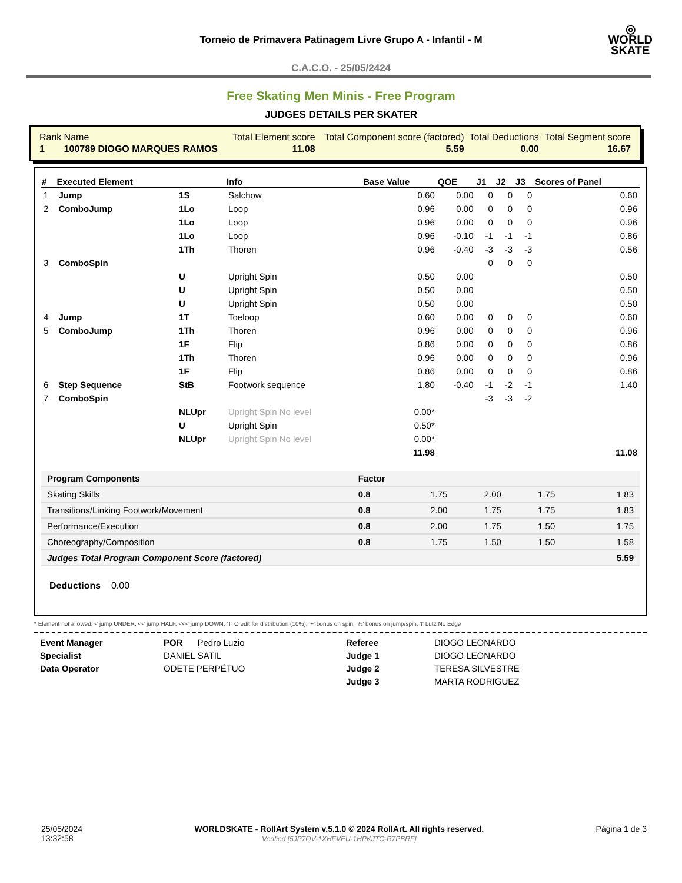◎
WORLD
SKATE
Torneio de Primavera Patinagem Livre Grupo A - Infantil - M
C.A.C.O. - 25/05/2424
Free Skating Men Minis - Free Program
JUDGES DETAILS PER SKATER
| Rank | Name | Total Element score | Total Component score (factored) | Total Deductions | Total Segment score |
| 1 | 100789 DIOGO MARQUES RAMOS | 11.08 | 5.59 | 0.00 | 16.67 |
| # | Executed Element | | Info | Base Value | QOE | J1 | J2 | J3 | Scores of Panel |
| --- | --- | --- | --- | --- | --- | --- | --- | --- | --- |
| 1 | Jump | 1S | Salchow | 0.60 | 0.00 | 0 | 0 | 0 | 0.60 |
| 2 | ComboJump | 1Lo | Loop | 0.96 | 0.00 | 0 | 0 | 0 | 0.96 |
| | | 1Lo | Loop | 0.96 | 0.00 | 0 | 0 | 0 | 0.96 |
| | | 1Lo | Loop | 0.96 | -0.10 | -1 | -1 | -1 | 0.86 |
| | | 1Th | Thoren | 0.96 | -0.40 | -3 | -3 | -3 | 0.56 |
| 3 | ComboSpin | | | | | 0 | 0 | 0 | |
| | | U | Upright Spin | 0.50 | 0.00 | | | | 0.50 |
| | | U | Upright Spin | 0.50 | 0.00 | | | | 0.50 |
| | | U | Upright Spin | 0.50 | 0.00 | | | | 0.50 |
| 4 | Jump | 1T | Toeloop | 0.60 | 0.00 | 0 | 0 | 0 | 0.60 |
| 5 | ComboJump | 1Th | Thoren | 0.96 | 0.00 | 0 | 0 | 0 | 0.96 |
| | | 1F | Flip | 0.86 | 0.00 | 0 | 0 | 0 | 0.86 |
| | | 1Th | Thoren | 0.96 | 0.00 | 0 | 0 | 0 | 0.96 |
| | | 1F | Flip | 0.86 | 0.00 | 0 | 0 | 0 | 0.86 |
| 6 | Step Sequence | StB | Footwork sequence | 1.80 | -0.40 | -1 | -2 | -1 | 1.40 |
| 7 | ComboSpin | | | | | -3 | -3 | -2 | |
| | | NLUpr | Upright Spin No level | 0.00* | | | | | |
| | | U | Upright Spin | 0.50* | | | | | |
| | | NLUpr | Upright Spin No level | 0.00* | | | | | |
| | | | | 11.98 | | | | | 11.08 |
| Program Components | Factor | | | | |
| Skating Skills | 0.8 | 1.75 | 2.00 | 1.75 | 1.83 |
| Transitions/Linking Footwork/Movement | 0.8 | 2.00 | 1.75 | 1.75 | 1.83 |
| Performance/Execution | 0.8 | 2.00 | 1.75 | 1.50 | 1.75 |
| Choreography/Composition | 0.8 | 1.75 | 1.50 | 1.50 | 1.58 |
| Judges Total Program Component Score (factored) | | | | | 5.59 |
Deductions 0.00
* Element not allowed, < jump UNDER, << jump HALF, <<< jump DOWN, 'T' Credit for distribution (10%), '+' bonus on spin, '%' bonus on jump/spin, '!' Lutz No Edge
Event Manager
Specialist
Data Operator
POR Pedro Luzio
DANIEL SATIL
ODETE PERPÉTUO
Referee
Judge 1
Judge 2
Judge 3
DIOGO LEONARDO
DIOGO LEONARDO
TERESA SILVESTRE
MARTA RODRIGUEZ
25/05/2024
13:32:58
WORLDSKATE - RollArt System v.5.1.0 © 2024 RollArt. All rights reserved.
Verified [5JP7QV-1XHFVEU-1HPKJTC-R7PBRF]
Página 1 de 3